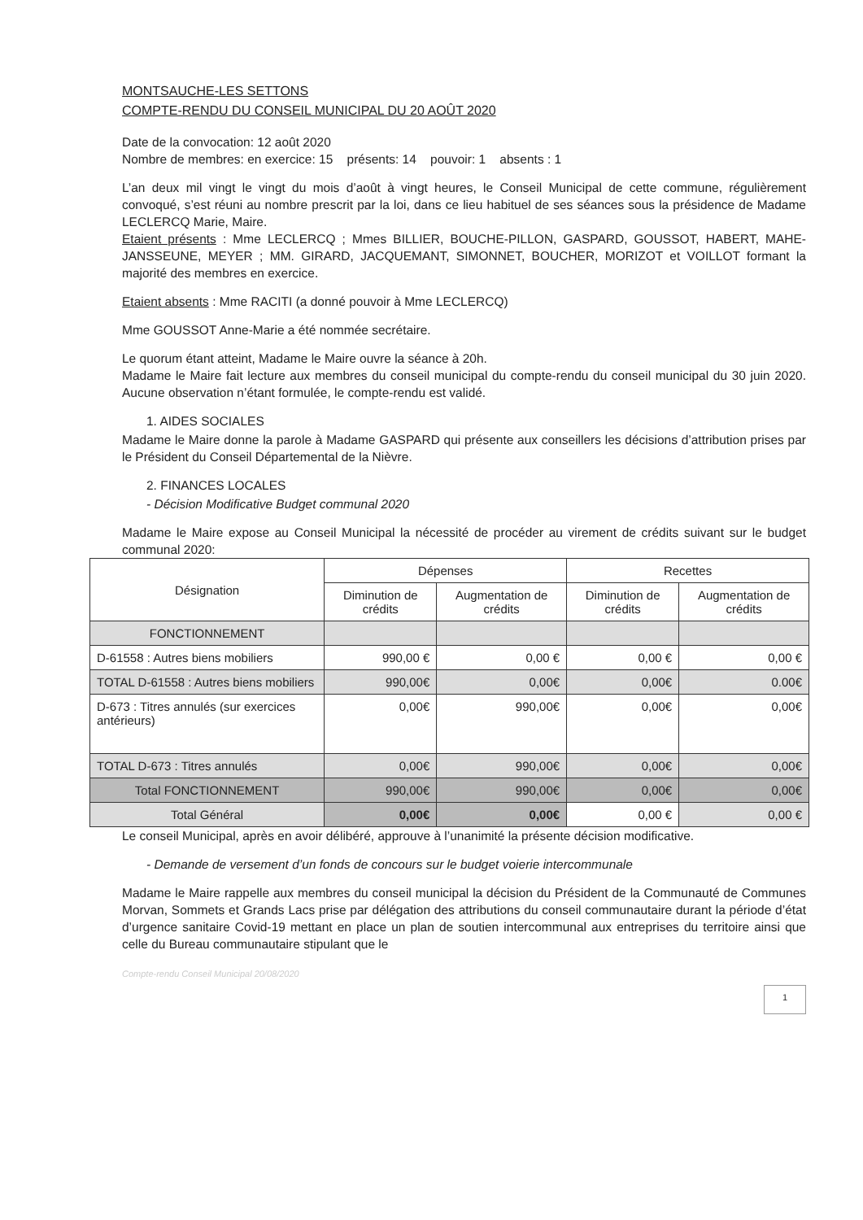MONTSAUCHE-LES SETTONS
COMPTE-RENDU DU CONSEIL MUNICIPAL DU 20 AOÛT 2020
Date de la convocation: 12 août 2020
Nombre de membres: en exercice: 15 présents: 14 pouvoir: 1 absents : 1
L’an deux mil vingt le vingt du mois d’août à vingt heures, le Conseil Municipal de cette commune, régulièrement convoqué, s’est réuni au nombre prescrit par la loi, dans ce lieu habituel de ses séances sous la présidence de Madame LECLERCQ Marie, Maire.
Etaient présents : Mme LECLERCQ ; Mmes BILLIER, BOUCHE-PILLON, GASPARD, GOUSSOT, HABERT, MAHE-JANSSEUNE, MEYER ; MM. GIRARD, JACQUEMANT, SIMONNET, BOUCHER, MORIZOT et VOILLOT formant la majorité des membres en exercice.
Etaient absents : Mme RACITI (a donné pouvoir à Mme LECLERCQ)
Mme GOUSSOT Anne-Marie a été nommée secrétaire.
Le quorum étant atteint, Madame le Maire ouvre la séance à 20h.
Madame le Maire fait lecture aux membres du conseil municipal du compte-rendu du conseil municipal du 30 juin 2020. Aucune observation n’étant formulée, le compte-rendu est validé.
1. AIDES SOCIALES
Madame le Maire donne la parole à Madame GASPARD qui présente aux conseillers les décisions d’attribution prises par le Président du Conseil Départemental de la Nièvre.
2. FINANCES LOCALES
- Décision Modificative Budget communal 2020
Madame le Maire expose au Conseil Municipal la nécessité de procéder au virement de crédits suivant sur le budget communal 2020:
| Désignation | Dépenses | | Recettes | |
| --- | --- | --- | --- | --- |
| | Diminution de crédits | Augmentation de crédits | Diminution de crédits | Augmentation de crédits |
| FONCTIONNEMENT | | | | |
| D-61558 : Autres biens mobiliers | 990,00 € | 0,00 € | 0,00 € | 0,00 € |
| TOTAL D-61558 : Autres biens mobiliers | 990,00€ | 0,00€ | 0,00€ | 0.00€ |
| D-673 : Titres annulés (sur exercices antérieurs) | 0,00€ | 990,00€ | 0,00€ | 0,00€ |
| TOTAL D-673 : Titres annulés | 0,00€ | 990,00€ | 0,00€ | 0,00€ |
| Total FONCTIONNEMENT | 990,00€ | 990,00€ | 0,00€ | 0,00€ |
| Total Général | 0,00€ | 0,00€ | 0,00 € | 0,00 € |
Le conseil Municipal, après en avoir délibéré, approuve à l’unanimité la présente décision modificative.
- Demande de versement d’un fonds de concours sur le budget voierie intercommunale
Madame le Maire rappelle aux membres du conseil municipal la décision du Président de la Communauté de Communes Morvan, Sommets et Grands Lacs prise par délégation des attributions du conseil communautaire durant la période d’état d’urgence sanitaire Covid-19 mettant en place un plan de soutien intercommunal aux entreprises du territoire ainsi que celle du Bureau communautaire stipulant que le
Compte-rendu Conseil Municipal 20/08/2020
1